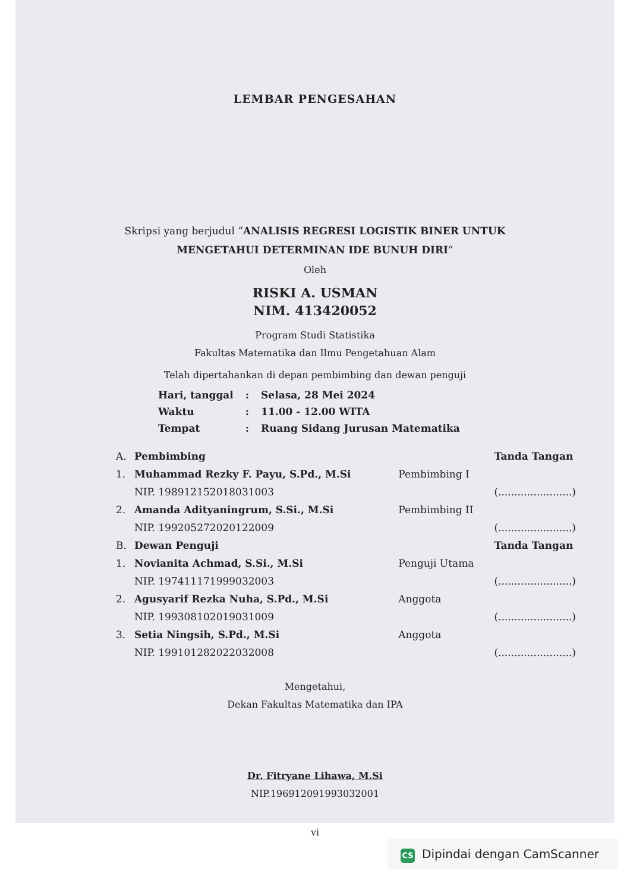LEMBAR PENGESAHAN
Skripsi yang berjudul ”ANALISIS REGRESI LOGISTIK BINER UNTUK MENGETAHUI DETERMINAN IDE BUNUH DIRI”
Oleh
RISKI A. USMAN
NIM. 413420052
Program Studi Statistika
Fakultas Matematika dan Ilmu Pengetahuan Alam
Telah dipertahankan di depan pembimbing dan dewan penguji
| Hari, tanggal | : | Selasa, 28 Mei 2024 |
| Waktu | : | 11.00 - 12.00 WITA |
| Tempat | : | Ruang Sidang Jurusan Matematika |
| A. | Pembimbing | | Tanda Tangan |
| 1. | Muhammad Rezky F. Payu, S.Pd., M.Si | Pembimbing I | |
| | NIP. 198912152018031003 | | (.......................) |
| 2. | Amanda Adityaningrum, S.Si., M.Si | Pembimbing II | |
| | NIP. 199205272020122009 | | (.......................) |
| B. | Dewan Penguji | | Tanda Tangan |
| 1. | Novianita Achmad, S.Si., M.Si | Penguji Utama | |
| | NIP. 197411171999032003 | | (.......................) |
| 2. | Agusyarif Rezka Nuha, S.Pd., M.Si | Anggota | |
| | NIP. 199308102019031009 | | (.......................) |
| 3. | Setia Ningsih, S.Pd., M.Si | Anggota | |
| | NIP. 199101282022032008 | | (.......................) |
Mengetahui,
Dekan Fakultas Matematika dan IPA
Dr. Fitryane Lihawa, M.Si
NIP.196912091993032001
vi
CS Dipindai dengan CamScanner